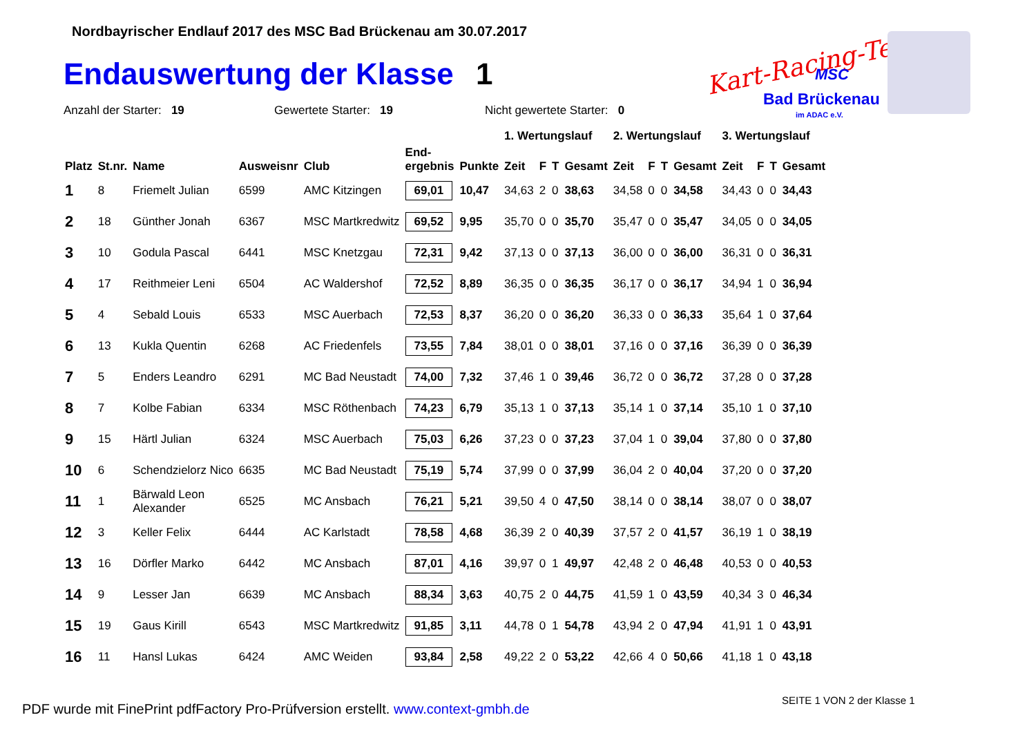Nordbayrischer Endlauf 2017 des MSC Bad Brückenau am 30.07.2017
Endauswertung der Klasse 1
Kart-Racing-Team MSC
Bad Brückenau
im ADAC e.V.
Anzahl der Starter: 19 Gewertete Starter: 19 Nicht gewertete Starter: 0
| | | | | | | | 1. Wertungslauf | | | | 2. Wertungslauf | | | | 3. Wertungslauf | | | |
| --- | --- | --- | --- | --- | --- | --- | --- | --- | --- | --- | --- | --- | --- | --- | --- | --- | --- | --- |
| Platz | St.nr. | Name | Ausweisnr | Club | End- ergebnis | Punkte | Zeit | F | T | Gesamt | Zeit | F | T | Gesamt | Zeit | F | T | Gesamt |
| 1 | 8 | Friemelt Julian | 6599 | AMC Kitzingen | 69,01 | 10,47 | 34,63 | 2 | 0 | 38,63 | 34,58 | 0 | 0 | 34,58 | 34,43 | 0 | 0 | 34,43 |
| 2 | 18 | Günther Jonah | 6367 | MSC Martkredwitz | 69,52 | 9,95 | 35,70 | 0 | 0 | 35,70 | 35,47 | 0 | 0 | 35,47 | 34,05 | 0 | 0 | 34,05 |
| 3 | 10 | Godula Pascal | 6441 | MSC Knetzgau | 72,31 | 9,42 | 37,13 | 0 | 0 | 37,13 | 36,00 | 0 | 0 | 36,00 | 36,31 | 0 | 0 | 36,31 |
| 4 | 17 | Reithmeier Leni | 6504 | AC Waldershof | 72,52 | 8,89 | 36,35 | 0 | 0 | 36,35 | 36,17 | 0 | 0 | 36,17 | 34,94 | 1 | 0 | 36,94 |
| 5 | 4 | Sebald Louis | 6533 | MSC Auerbach | 72,53 | 8,37 | 36,20 | 0 | 0 | 36,20 | 36,33 | 0 | 0 | 36,33 | 35,64 | 1 | 0 | 37,64 |
| 6 | 13 | Kukla Quentin | 6268 | AC Friedenfels | 73,55 | 7,84 | 38,01 | 0 | 0 | 38,01 | 37,16 | 0 | 0 | 37,16 | 36,39 | 0 | 0 | 36,39 |
| 7 | 5 | Enders Leandro | 6291 | MC Bad Neustadt | 74,00 | 7,32 | 37,46 | 1 | 0 | 39,46 | 36,72 | 0 | 0 | 36,72 | 37,28 | 0 | 0 | 37,28 |
| 8 | 7 | Kolbe Fabian | 6334 | MSC Röthenbach | 74,23 | 6,79 | 35,13 | 1 | 0 | 37,13 | 35,14 | 1 | 0 | 37,14 | 35,10 | 1 | 0 | 37,10 |
| 9 | 15 | Härtl Julian | 6324 | MSC Auerbach | 75,03 | 6,26 | 37,23 | 0 | 0 | 37,23 | 37,04 | 1 | 0 | 39,04 | 37,80 | 0 | 0 | 37,80 |
| 10 | 6 | Schendzielorz Nico | 6635 | MC Bad Neustadt | 75,19 | 5,74 | 37,99 | 0 | 0 | 37,99 | 36,04 | 2 | 0 | 40,04 | 37,20 | 0 | 0 | 37,20 |
| 11 | 1 | Bärwald Leon Alexander | 6525 | MC Ansbach | 76,21 | 5,21 | 39,50 | 4 | 0 | 47,50 | 38,14 | 0 | 0 | 38,14 | 38,07 | 0 | 0 | 38,07 |
| 12 | 3 | Keller Felix | 6444 | AC Karlstadt | 78,58 | 4,68 | 36,39 | 2 | 0 | 40,39 | 37,57 | 2 | 0 | 41,57 | 36,19 | 1 | 0 | 38,19 |
| 13 | 16 | Dörfler Marko | 6442 | MC Ansbach | 87,01 | 4,16 | 39,97 | 0 | 1 | 49,97 | 42,48 | 2 | 0 | 46,48 | 40,53 | 0 | 0 | 40,53 |
| 14 | 9 | Lesser Jan | 6639 | MC Ansbach | 88,34 | 3,63 | 40,75 | 2 | 0 | 44,75 | 41,59 | 1 | 0 | 43,59 | 40,34 | 3 | 0 | 46,34 |
| 15 | 19 | Gaus Kirill | 6543 | MSC Martkredwitz | 91,85 | 3,11 | 44,78 | 0 | 1 | 54,78 | 43,94 | 2 | 0 | 47,94 | 41,91 | 1 | 0 | 43,91 |
| 16 | 11 | Hansl Lukas | 6424 | AMC Weiden | 93,84 | 2,58 | 49,22 | 2 | 0 | 53,22 | 42,66 | 4 | 0 | 50,66 | 41,18 | 1 | 0 | 43,18 |
SEITE 1 VON 2 der Klasse 1
PDF wurde mit FinePrint pdfFactory Pro-Prüfversion erstellt. www.context-gmbh.de